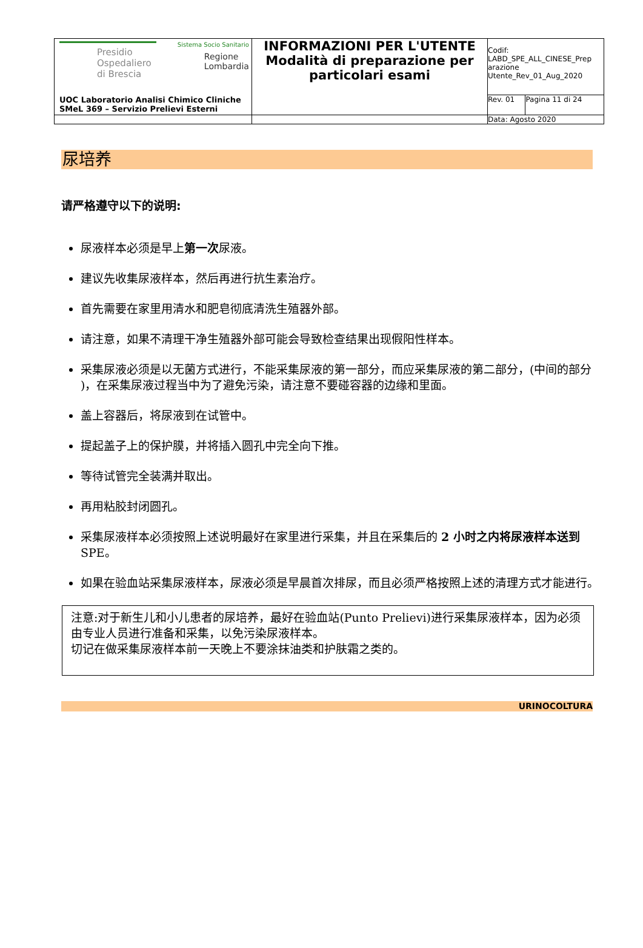| Presidio Ospedaliero di Brescia Sistema Socio Sanitario Regione Lombardia UOC Laboratorio Analisi Chimico Cliniche SMeL 369 – Servizio Prelievi Esterni | INFORMAZIONI PER L'UTENTE Modalità di preparazione per particolari esami | Codif: LABD_SPE_ALL_CINESE_Prep arazione Utente_Rev_01_Aug_2020 | |
| | | Rev. 01 | Pagina 11 di 24 |
| | | Data: Agosto 2020 | |
尿培养
请严格遵守以下的说明:
尿液样本必须是早上第一次尿液。
建议先收集尿液样本，然后再进行抗生素治疗。
首先需要在家里用清水和肥皂彻底清洗生殖器外部。
请注意，如果不清理干净生殖器外部可能会导致检查结果出现假阳性样本。
采集尿液必须是以无菌方式进行，不能采集尿液的第一部分，而应采集尿液的第二部分，(中间的部分 )，在采集尿液过程当中为了避免污染，请注意不要碰容器的边缘和里面。
盖上容器后，将尿液到在试管中。
提起盖子上的保护膜，并将插入圆孔中完全向下推。
等待试管完全装满并取出。
再用粘胶封闭圆孔。
采集尿液样本必须按照上述说明最好在家里进行采集，并且在采集后的 2 小时之内将尿液样本送到 SPE。
如果在验血站采集尿液样本，尿液必须是早晨首次排尿，而且必须严格按照上述的清理方式才能进行。
注意:对于新生儿和小儿患者的尿培养，最好在验血站(Punto Prelievi)进行采集尿液样本，因为必须由专业人员进行准备和采集，以免污染尿液样本。
切记在做采集尿液样本前一天晚上不要涂抹油类和护肤霜之类的。
URINOCOLTURA